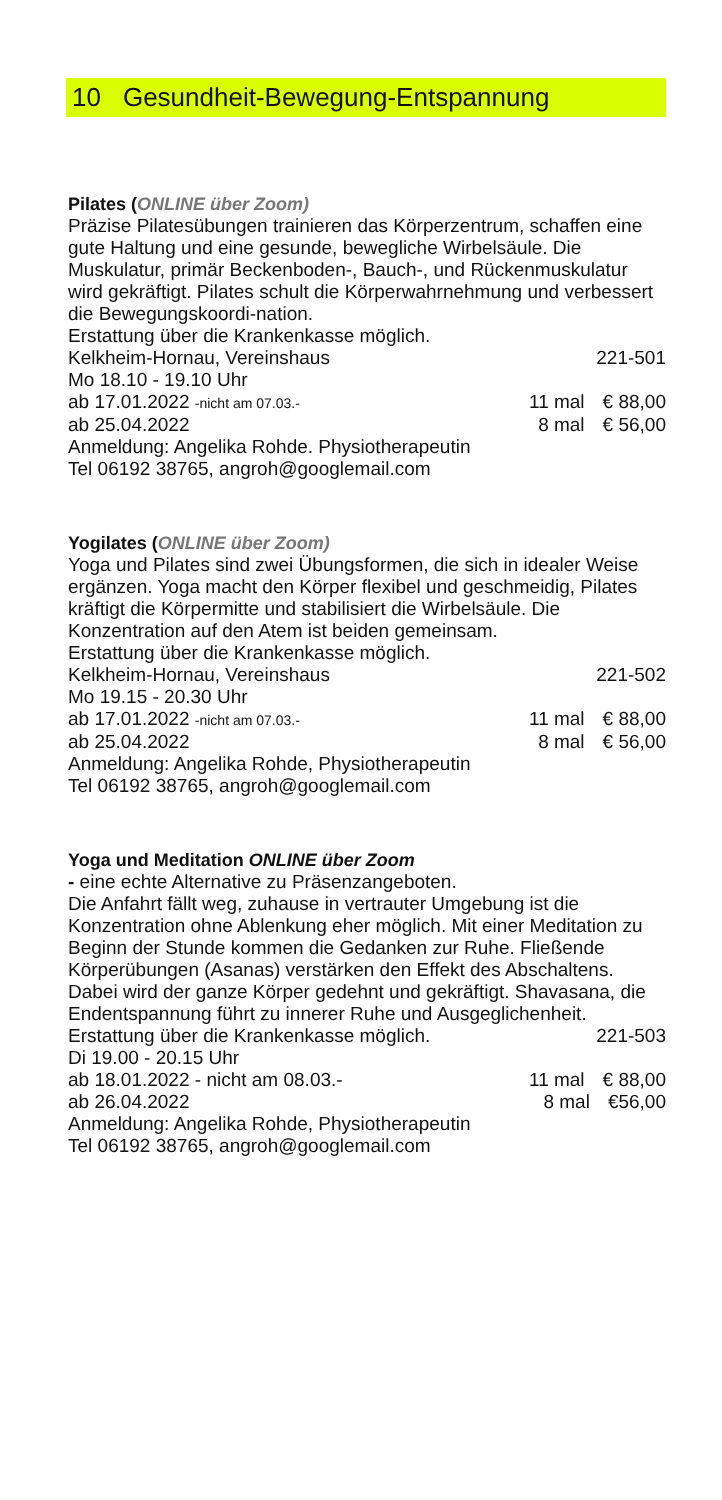10 Gesundheit-Bewegung-Entspannung
Pilates (ONLINE über Zoom)
Präzise Pilatesübungen trainieren das Körperzentrum, schaffen eine gute Haltung und eine gesunde, bewegliche Wirbelsäule. Die Muskulatur, primär Beckenboden-, Bauch-, und Rückenmuskulatur wird gekräftigt. Pilates schult die Körperwahrnehmung und verbessert die Bewegungskoordi-nation.
Erstattung über die Krankenkasse möglich.
Kelkheim-Hornau, Vereinshaus 221-501
Mo 18.10 - 19.10 Uhr
ab 17.01.2022 -nicht am 07.03.- 11 mal € 88,00
ab 25.04.2022 8 mal € 56,00
Anmeldung: Angelika Rohde. Physiotherapeutin
Tel 06192 38765, angroh@googlemail.com
Yogilates (ONLINE über Zoom)
Yoga und Pilates sind zwei Übungsformen, die sich in idealer Weise ergänzen. Yoga macht den Körper flexibel und geschmeidig, Pilates kräftigt die Körpermitte und stabilisiert die Wirbelsäule. Die Konzentration auf den Atem ist beiden gemeinsam.
Erstattung über die Krankenkasse möglich.
Kelkheim-Hornau, Vereinshaus 221-502
Mo 19.15 - 20.30 Uhr
ab 17.01.2022 -nicht am 07.03.- 11 mal € 88,00
ab 25.04.2022 8 mal € 56,00
Anmeldung: Angelika Rohde, Physiotherapeutin
Tel 06192 38765, angroh@googlemail.com
Yoga und Meditation ONLINE über Zoom
- eine echte Alternative zu Präsenzangeboten.
Die Anfahrt fällt weg, zuhause in vertrauter Umgebung ist die Konzentration ohne Ablenkung eher möglich. Mit einer Meditation zu Beginn der Stunde kommen die Gedanken zur Ruhe. Fließende Körperübungen (Asanas) verstärken den Effekt des Abschaltens. Dabei wird der ganze Körper gedehnt und gekräftigt. Shavasana, die Endentspannung führt zu innerer Ruhe und Ausgeglichenheit.
Erstattung über die Krankenkasse möglich. 221-503
Di 19.00 - 20.15 Uhr
ab 18.01.2022 - nicht am 08.03.- 11 mal € 88,00
ab 26.04.2022 8 mal €56,00
Anmeldung: Angelika Rohde, Physiotherapeutin
Tel 06192 38765, angroh@googlemail.com